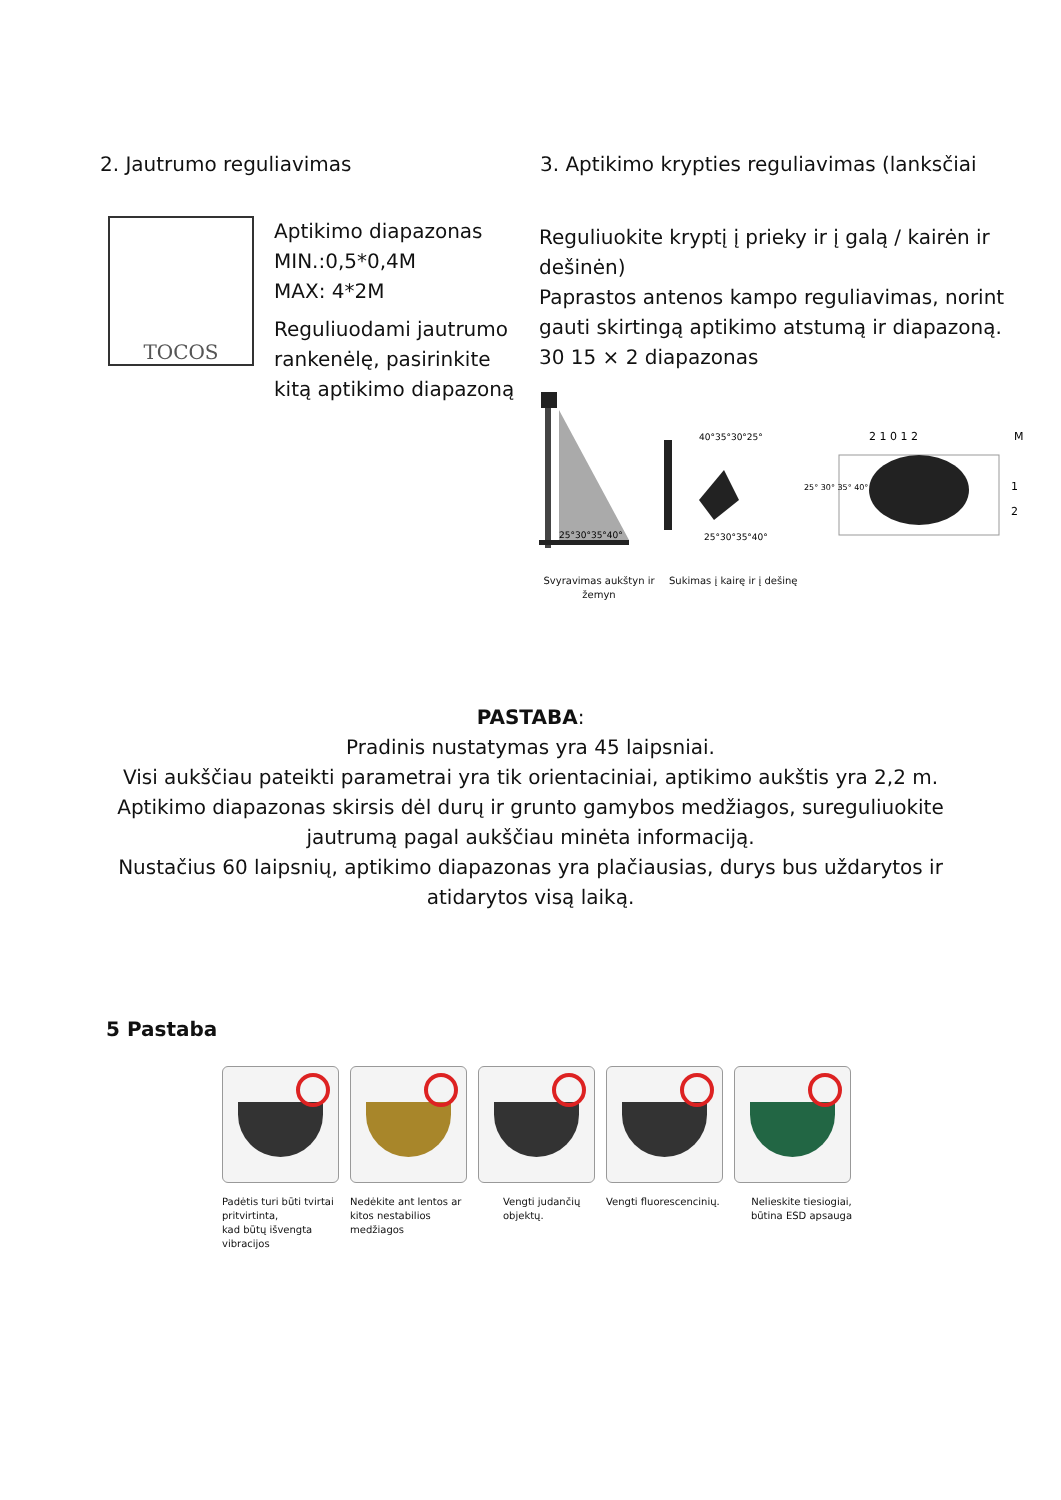2. Jautrumo reguliavimas 3. Aptikimo krypties reguliavimas (lanksčiai
TOCOS
Aptikimo diapazonas
MIN.:0,5*0,4M
MAX: 4*2M
Reguliuodami jautrumo rankenėlę, pasirinkite kitą aptikimo diapazoną
Reguliuokite kryptį į prieky ir į galą / kairėn ir dešinėn)
Paprastos antenos kampo reguliavimas, norint gauti skirtingą aptikimo atstumą ir diapazoną. 30 15 × 2 diapazonas
25°30°35°40°
40°35°30°25°
25°30°35°40°
2 1 0 1 2
M
1
2
25° 30° 35° 40°
Svyravimas aukštyn ir žemyn
Sukimas į kairę ir į dešinę
PASTABA:
Pradinis nustatymas yra 45 laipsniai.
Visi aukščiau pateikti parametrai yra tik orientaciniai, aptikimo aukštis yra 2,2 m.
Aptikimo diapazonas skirsis dėl durų ir grunto gamybos medžiagos, sureguliuokite jautrumą pagal aukščiau minėta informaciją.
Nustačius 60 laipsnių, aptikimo diapazonas yra plačiausias, durys bus uždarytos ir atidarytos visą laiką.
5 Pastaba
Padėtis turi būti tvirtai pritvirtinta,
kad būtų išvengta vibracijos
Nedėkite ant lentos ar kitos nestabilios medžiagos
Vengti judančių objektų.
Vengti fluorescencinių.
Nelieskite tiesiogiai, būtina ESD apsauga